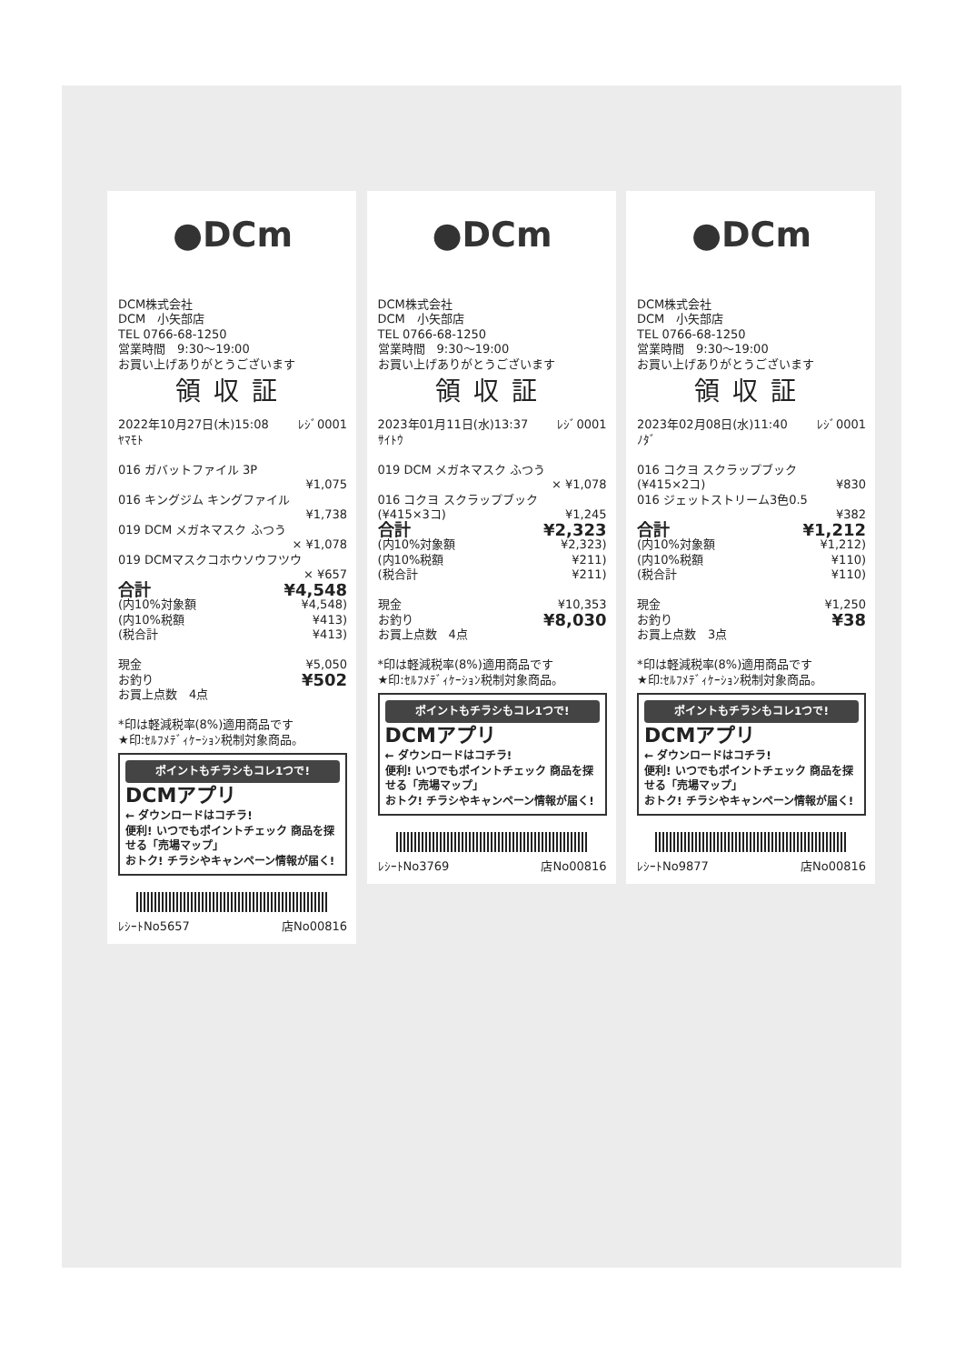●DCm
DCM株式会社
DCM　小矢部店
TEL 0766-68-1250
営業時間　9:30～19:00
お買い上げありがとうございます
領収証
2022年10月27日(木)15:08 ﾚｼﾞ0001
ﾔﾏﾓﾄ
016 ガバットファイル 3P
¥1,075
016 キングジム キングファイル
¥1,738
019 DCM メガネマスク ふつう
× ¥1,078
019 DCMマスクコホウソウフツウ
× ¥657
合計 ¥4,548
(内10%対象額 ¥4,548)
(内10%税額 ¥413)
(税合計 ¥413)
現金 ¥5,050
お釣り ¥502
お買上点数　4点
*印は軽減税率(8%)適用商品です
★印:ｾﾙﾌﾒﾃﾞｨｹｰｼｮﾝ税制対象商品。
ポイントもチラシもコレ1つで!
DCMアプリ
← ダウンロードはコチラ!
便利! いつでもポイントチェック 商品を探せる「売場マップ」
おトク! チラシやキャンペーン情報が届く!
ﾚｼｰﾄNo5657 店No00816
●DCm
DCM株式会社
DCM　小矢部店
TEL 0766-68-1250
営業時間　9:30～19:00
お買い上げありがとうございます
領収証
2023年01月11日(水)13:37 ﾚｼﾞ0001
ｻｲﾄｳ
019 DCM メガネマスク ふつう
× ¥1,078
016 コクヨ スクラップブック
(¥415×3コ) ¥1,245
合計 ¥2,323
(内10%対象額 ¥2,323)
(内10%税額 ¥211)
(税合計 ¥211)
現金 ¥10,353
お釣り ¥8,030
お買上点数　4点
*印は軽減税率(8%)適用商品です
★印:ｾﾙﾌﾒﾃﾞｨｹｰｼｮﾝ税制対象商品。
ポイントもチラシもコレ1つで!
DCMアプリ
← ダウンロードはコチラ!
便利! いつでもポイントチェック 商品を探せる「売場マップ」
おトク! チラシやキャンペーン情報が届く!
ﾚｼｰﾄNo3769 店No00816
●DCm
DCM株式会社
DCM　小矢部店
TEL 0766-68-1250
営業時間　9:30～19:00
お買い上げありがとうございます
領収証
2023年02月08日(水)11:40 ﾚｼﾞ0001
ﾉﾀﾞ
016 コクヨ スクラップブック
(¥415×2コ) ¥830
016 ジェットストリーム3色0.5
¥382
合計 ¥1,212
(内10%対象額 ¥1,212)
(内10%税額 ¥110)
(税合計 ¥110)
現金 ¥1,250
お釣り ¥38
お買上点数　3点
*印は軽減税率(8%)適用商品です
★印:ｾﾙﾌﾒﾃﾞｨｹｰｼｮﾝ税制対象商品。
ポイントもチラシもコレ1つで!
DCMアプリ
← ダウンロードはコチラ!
便利! いつでもポイントチェック 商品を探せる「売場マップ」
おトク! チラシやキャンペーン情報が届く!
ﾚｼｰﾄNo9877 店No00816